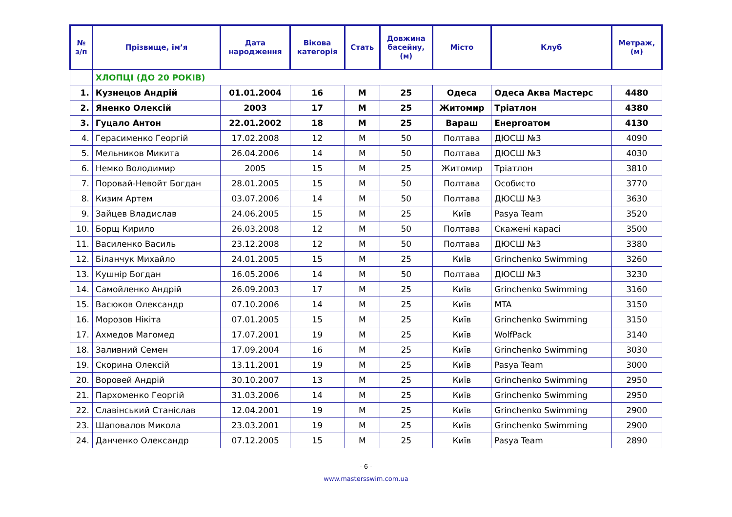| № з/п | Прізвище, ім’я | Дата народження | Вікова категорія | Стать | Довжина басейну, (м) | Місто | Клуб | Метраж, (м) |
| --- | --- | --- | --- | --- | --- | --- | --- | --- |
| | ХЛОПЦІ (ДО 20 РОКІВ) | | | | | | | |
| 1. | Кузнецов Андрій | 01.01.2004 | 16 | М | 25 | Одеса | Одеса Аква Мастерс | 4480 |
| 2. | Яненко Олексій | 2003 | 17 | М | 25 | Житомир | Тріатлон | 4380 |
| 3. | Гуцало Антон | 22.01.2002 | 18 | М | 25 | Вараш | Енергоатом | 4130 |
| 4. | Герасименко Георгій | 17.02.2008 | 12 | М | 50 | Полтава | ДЮСШ №3 | 4090 |
| 5. | Мельников Микита | 26.04.2006 | 14 | М | 50 | Полтава | ДЮСШ №3 | 4030 |
| 6. | Немко Володимир | 2005 | 15 | М | 25 | Житомир | Тріатлон | 3810 |
| 7. | Поровай-Невойт Богдан | 28.01.2005 | 15 | М | 50 | Полтава | Особисто | 3770 |
| 8. | Кизим Артем | 03.07.2006 | 14 | М | 50 | Полтава | ДЮСШ №3 | 3630 |
| 9. | Зайцев Владислав | 24.06.2005 | 15 | М | 25 | Київ | Pasya Team | 3520 |
| 10. | Борщ Кирило | 26.03.2008 | 12 | М | 50 | Полтава | Скажені карасі | 3500 |
| 11. | Василенко Василь | 23.12.2008 | 12 | М | 50 | Полтава | ДЮСШ №3 | 3380 |
| 12. | Біланчук Михайло | 24.01.2005 | 15 | М | 25 | Київ | Grinchenko Swimming | 3260 |
| 13. | Кушнір Богдан | 16.05.2006 | 14 | М | 50 | Полтава | ДЮСШ №3 | 3230 |
| 14. | Самойленко Андрій | 26.09.2003 | 17 | М | 25 | Київ | Grinchenko Swimming | 3160 |
| 15. | Васюков Олександр | 07.10.2006 | 14 | М | 25 | Київ | MTA | 3150 |
| 16. | Морозов Нікіта | 07.01.2005 | 15 | М | 25 | Київ | Grinchenko Swimming | 3150 |
| 17. | Ахмедов Магомед | 17.07.2001 | 19 | М | 25 | Київ | WolfPack | 3140 |
| 18. | Заливний Семен | 17.09.2004 | 16 | М | 25 | Київ | Grinchenko Swimming | 3030 |
| 19. | Скорина Олексій | 13.11.2001 | 19 | М | 25 | Київ | Pasya Team | 3000 |
| 20. | Воровей Андрій | 30.10.2007 | 13 | М | 25 | Київ | Grinchenko Swimming | 2950 |
| 21. | Пархоменко Георгій | 31.03.2006 | 14 | М | 25 | Київ | Grinchenko Swimming | 2950 |
| 22. | Славінський Станіслав | 12.04.2001 | 19 | М | 25 | Київ | Grinchenko Swimming | 2900 |
| 23. | Шаповалов Микола | 23.03.2001 | 19 | М | 25 | Київ | Grinchenko Swimming | 2900 |
| 24. | Данченко Олександр | 07.12.2005 | 15 | М | 25 | Київ | Pasya Team | 2890 |
- 6 -
www.mastersswim.com.ua